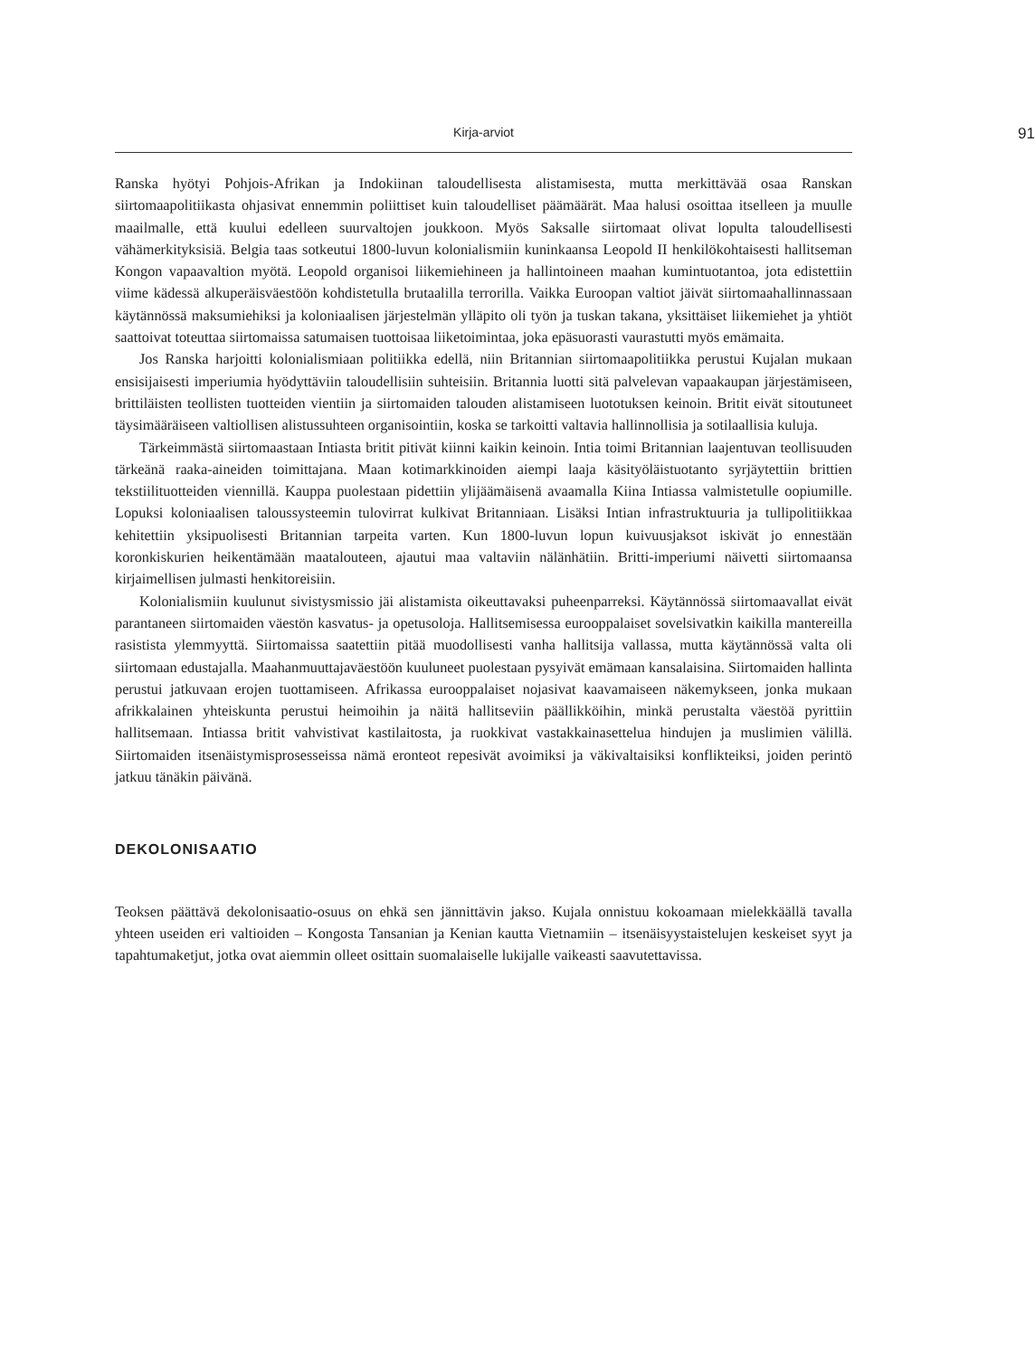Kirja-arviot 91
Ranska hyötyi Pohjois-Afrikan ja Indokiinan taloudellisesta alistamisesta, mutta merkittävää osaa Ranskan siirtomaapolitiikasta ohjasivat ennemmin poliittiset kuin taloudelliset päämäärät. Maa halusi osoittaa itselleen ja muulle maailmalle, että kuului edelleen suurvaltojen joukkoon. Myös Saksalle siirtomaat olivat lopulta taloudellisesti vähämerkityksisiä. Belgia taas sotkeutui 1800-luvun kolonialismiin kuninkaansa Leopold II henkilökohtaisesti hallitseman Kongon vapaavaltion myötä. Leopold organisoi liikemiehineen ja hallintoineen maahan kumintuotantoa, jota edistettiin viime kädessä alkuperäisväestöön kohdistetulla brutaalilla terrorilla. Vaikka Euroopan valtiot jäivät siirtomaahallinnassaan käytännössä maksumiehiksi ja koloniaalisen järjestelmän ylläpito oli työn ja tuskan takana, yksittäiset liikemiehet ja yhtiöt saattoivat toteuttaa siirtomaissa satumaisen tuottoisaa liiketoimintaa, joka epäsuorasti vaurastutti myös emämaita.
Jos Ranska harjoitti kolonialismiaan politiikka edellä, niin Britannian siirtomaapolitiikka perustui Kujalan mukaan ensisijaisesti imperiumia hyödyttäviin taloudellisiin suhteisiin. Britannia luotti sitä palvelevan vapaakaupan järjestämiseen, brittiläisten teollisten tuotteiden vientiin ja siirtomaiden talouden alistamiseen luototuksen keinoin. Britit eivät sitoutuneet täysimääräiseen valtiollisen alistussuhteen organisointiin, koska se tarkoitti valtavia hallinnollisia ja sotilaallisia kuluja.
Tärkeimmästä siirtomaastaan Intiasta britit pitivät kiinni kaikin keinoin. Intia toimi Britannian laajentuvan teollisuuden tärkeänä raaka-aineiden toimittajana. Maan kotimarkkinoiden aiempi laaja käsityöläistuotanto syrjäytettiin brittien tekstiilituotteiden viennillä. Kauppa puolestaan pidettiin ylijäämäisenä avaamalla Kiina Intiassa valmistetulle oopiumille. Lopuksi koloniaalisen taloussysteemin tulovirrat kulkivat Britanniaan. Lisäksi Intian infrastruktuuria ja tullipolitiikkaa kehitettiin yksipuolisesti Britannian tarpeita varten. Kun 1800-luvun lopun kuivuusjaksot iskivät jo ennestään koronkiskurien heikentämään maatalouteen, ajautui maa valtaviin nälänhätiin. Britti-imperiumi näivetti siirtomaansa kirjaimellisen julmasti henkitoreisiin.
Kolonialismiin kuulunut sivistysmissio jäi alistamista oikeuttavaksi puheenparreksi. Käytännössä siirtomaavallat eivät parantaneen siirtomaiden väestön kasvatus- ja opetusoloja. Hallitsemisessa eurooppalaiset sovelsivatkin kaikilla mantereilla rasistista ylemmyyttä. Siirtomaissa saatettiin pitää muodollisesti vanha hallitsija vallassa, mutta käytännössä valta oli siirtomaan edustajalla. Maahanmuuttajaväestöön kuuluneet puolestaan pysyivät emämaan kansalaisina. Siirtomaiden hallinta perustui jatkuvaan erojen tuottamiseen. Afrikassa eurooppalaiset nojasivat kaavamaiseen näkemykseen, jonka mukaan afrikkalainen yhteiskunta perustui heimoihin ja näitä hallitseviin päällikköihin, minkä perustalta väestöä pyrittiin hallitsemaan. Intiassa britit vahvistivat kastilaitosta, ja ruokkivat vastakkainasettelua hindujen ja muslimien välillä. Siirtomaiden itsenäistymisprosesseissa nämä eronteot repesivät avoimiksi ja väkivaltaisiksi konflikteiksi, joiden perintö jatkuu tänäkin päivänä.
DEKOLONISAATIO
Teoksen päättävä dekolonisaatio-osuus on ehkä sen jännittävin jakso. Kujala onnistuu kokoamaan mielekkäällä tavalla yhteen useiden eri valtioiden – Kongosta Tansanian ja Kenian kautta Vietnamiin – itsenäisyystaistelujen keskeiset syyt ja tapahtumaketjut, jotka ovat aiemmin olleet osittain suomalaiselle lukijalle vaikeasti saavutettavissa.